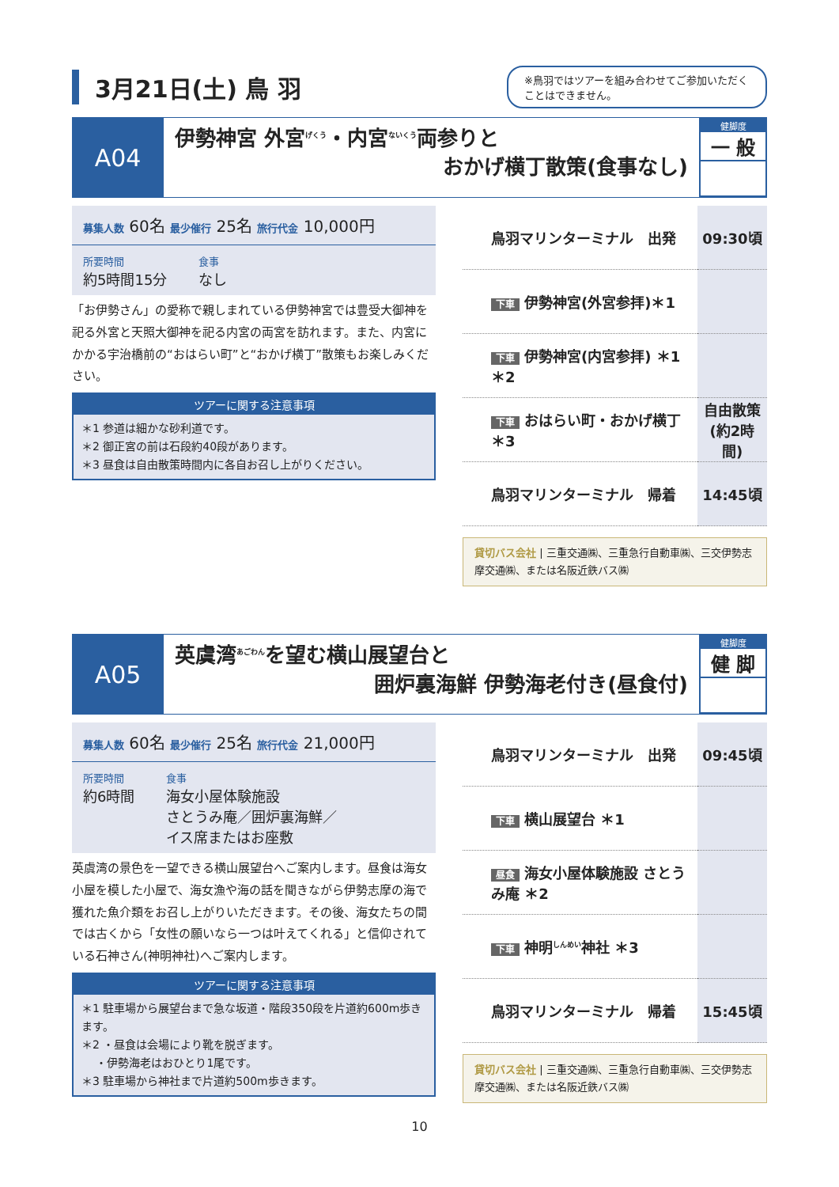3月21日(土) 鳥 羽
※鳥羽ではツアーを組み合わせてご参加いただくことはできません。
A04
伊勢神宮 外宮<sup>げくう</sup>・内宮<sup>ないくう</sup>両参りと
おかげ横丁散策(食事なし)
健脚度
一 般
募集人数 60名 最少催行 25名 旅行代金 10,000円
所要時間
約5時間15分
食事
なし
「お伊勢さん」の愛称で親しまれている伊勢神宮では豊受大御神を祀る外宮と天照大御神を祀る内宮の両宮を訪れます。また、内宮にかかる宇治橋前の“おはらい町”と“おかげ横丁”散策もお楽しみください。
ツアーに関する注意事項
＊1 参道は細かな砂利道です。
＊2 御正宮の前は石段約40段があります。
＊3 昼食は自由散策時間内に各自お召し上がりください。
| 鳥羽マリンターミナル 出発 | 09:30頃 |
| 下車 伊勢神宮(外宮参拝)＊1 | |
| 下車 伊勢神宮(内宮参拝) ＊1＊2 | |
| 下車 おはらい町・おかげ横丁 ＊3 | 自由散策 (約2時間) |
| 鳥羽マリンターミナル 帰着 | 14:45頃 |
貸切バス会社 | 三重交通㈱、三重急行自動車㈱、三交伊勢志摩交通㈱、または名阪近鉄バス㈱
A05
英虞湾<sup>あごわん</sup>を望む横山展望台と
囲炉裏海鮮 伊勢海老付き(昼食付)
健脚度
健 脚
募集人数 60名 最少催行 25名 旅行代金 21,000円
所要時間
約6時間
食事
海女小屋体験施設
さとうみ庵／囲炉裏海鮮／
イス席またはお座敷
英虞湾の景色を一望できる横山展望台へご案内します。昼食は海女小屋を模した小屋で、海女漁や海の話を聞きながら伊勢志摩の海で獲れた魚介類をお召し上がりいただきます。その後、海女たちの間では古くから「女性の願いなら一つは叶えてくれる」と信仰されている石神さん(神明神社)へご案内します。
ツアーに関する注意事項
＊1 駐車場から展望台まで急な坂道・階段350段を片道約600m歩きます。
＊2 ・昼食は会場により靴を脱ぎます。
　 ・伊勢海老はおひとり1尾です。
＊3 駐車場から神社まで片道約500m歩きます。
| 鳥羽マリンターミナル 出発 | 09:45頃 |
| 下車 横山展望台 ＊1 | |
| 昼食 海女小屋体験施設 さとうみ庵 ＊2 | |
| 下車 神明<sup>しんめい</sup>神社 ＊3 | |
| 鳥羽マリンターミナル 帰着 | 15:45頃 |
貸切バス会社 | 三重交通㈱、三重急行自動車㈱、三交伊勢志摩交通㈱、または名阪近鉄バス㈱
10